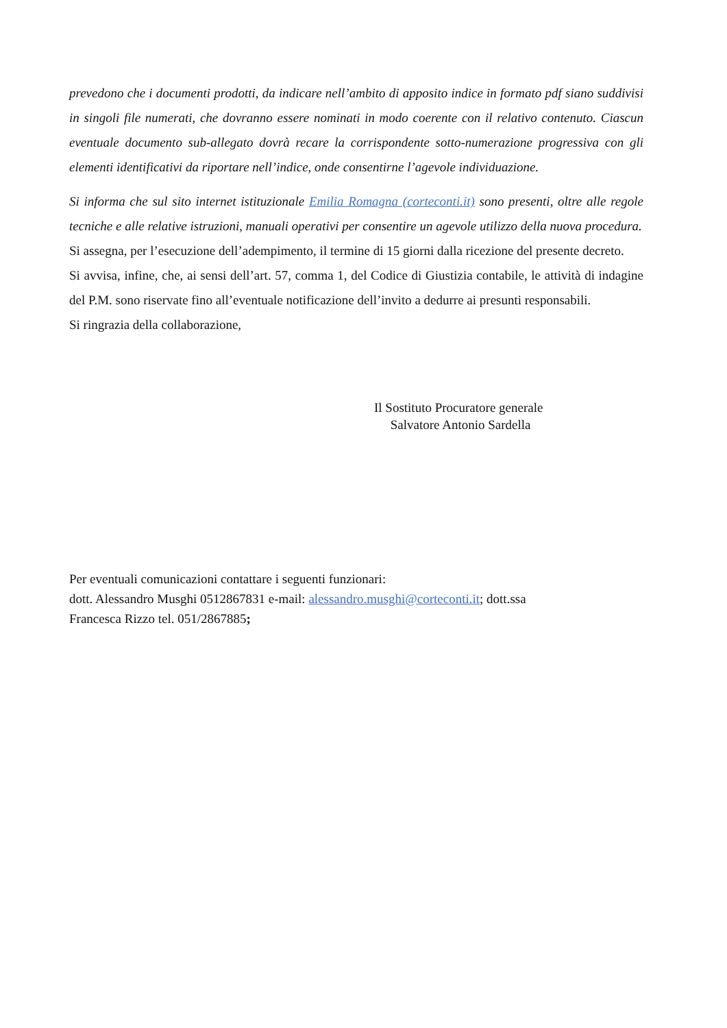prevedono che i documenti prodotti, da indicare nell’ambito di apposito indice in formato pdf siano suddivisi in singoli file numerati, che dovranno essere nominati in modo coerente con il relativo contenuto. Ciascun eventuale documento sub-allegato dovrà recare la corrispondente sotto-numerazione progressiva con gli elementi identificativi da riportare nell’indice, onde consentirne l’agevole individuazione.
Si informa che sul sito internet istituzionale Emilia Romagna (corteconti.it) sono presenti, oltre alle regole tecniche e alle relative istruzioni, manuali operativi per consentire un agevole utilizzo della nuova procedura.
Si assegna, per l’esecuzione dell’adempimento, il termine di 15 giorni dalla ricezione del presente decreto.
Si avvisa, infine, che, ai sensi dell’art. 57, comma 1, del Codice di Giustizia contabile, le attività di indagine del P.M. sono riservate fino all’eventuale notificazione dell’invito a dedurre ai presunti responsabili.
Si ringrazia della collaborazione,
Il Sostituto Procuratore generale
Salvatore Antonio Sardella
Per eventuali comunicazioni contattare i seguenti funzionari:
dott. Alessandro Musghi 0512867831 e-mail: alessandro.musghi@corteconti.it; dott.ssa
Francesca Rizzo tel. 051/2867885;